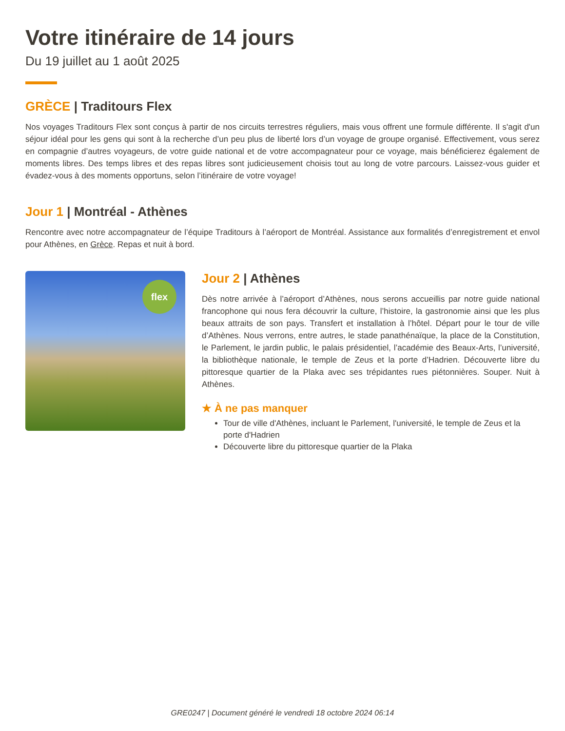Votre itinéraire de 14 jours
Du 19 juillet au 1 août 2025
GRÈCE | Traditours Flex
Nos voyages Traditours Flex sont conçus à partir de nos circuits terrestres réguliers, mais vous offrent une formule différente. Il s'agit d'un séjour idéal pour les gens qui sont à la recherche d’un peu plus de liberté lors d’un voyage de groupe organisé. Effectivement, vous serez en compagnie d’autres voyageurs, de votre guide national et de votre accompagnateur pour ce voyage, mais bénéficierez également de moments libres. Des temps libres et des repas libres sont judicieusement choisis tout au long de votre parcours. Laissez-vous guider et évadez-vous à des moments opportuns, selon l’itinéraire de votre voyage!
Jour 1 | Montréal - Athènes
Rencontre avec notre accompagnateur de l’équipe Traditours à l’aéroport de Montréal. Assistance aux formalités d’enregistrement et envol pour Athènes, en Grèce. Repas et nuit à bord.
flex
Jour 2 | Athènes
Dès notre arrivée à l’aéroport d’Athènes, nous serons accueillis par notre guide national francophone qui nous fera découvrir la culture, l’histoire, la gastronomie ainsi que les plus beaux attraits de son pays. Transfert et installation à l’hôtel. Départ pour le tour de ville d’Athènes. Nous verrons, entre autres, le stade panathénaïque, la place de la Constitution, le Parlement, le jardin public, le palais présidentiel, l’académie des Beaux-Arts, l’université, la bibliothèque nationale, le temple de Zeus et la porte d’Hadrien. Découverte libre du pittoresque quartier de la Plaka avec ses trépidantes rues piétonnières. Souper. Nuit à Athènes.
★ À ne pas manquer
Tour de ville d'Athènes, incluant le Parlement, l'université, le temple de Zeus et la porte d'Hadrien
Découverte libre du pittoresque quartier de la Plaka
GRE0247 | Document généré le vendredi 18 octobre 2024 06:14